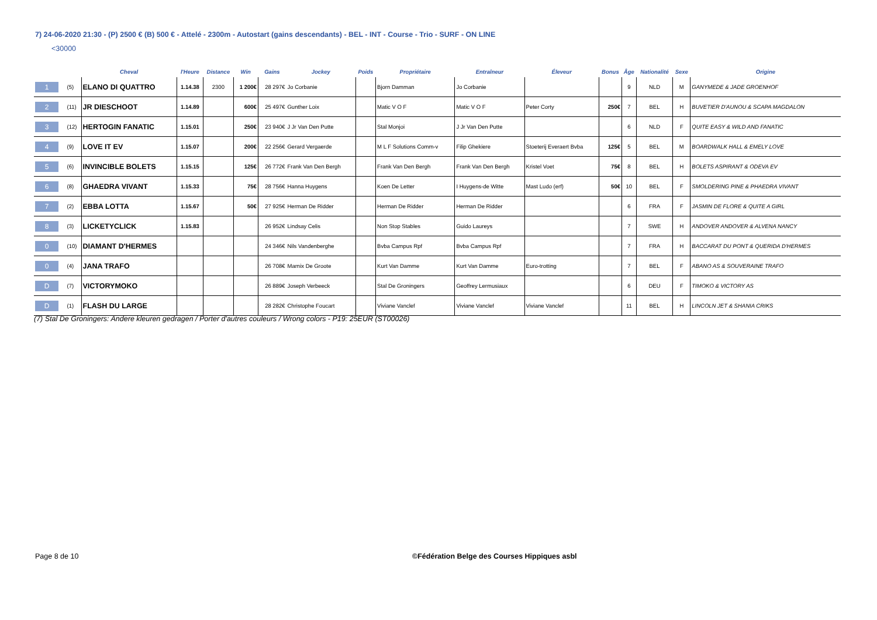7) 24-06-2020 21:30 - (P) 2500 € (B) 500 € - Attelé - 2300m - Autostart (gains descendants) - BEL - INT - Course - Trio - SURF - ON LINE
<30000
| | | Cheval | l'Heure | Distance | Win | Gains | Jockey | Poids | Propriétaire | Entraîneur | Éleveur | Bonus | Âge | Nationalité | Sexe | Origine |
| --- | --- | --- | --- | --- | --- | --- | --- | --- | --- | --- | --- | --- | --- | --- | --- | --- |
| 1 | (5) | ELANO DI QUATTRO | 1.14.38 | 2300 | 1 200€ | 28 297€ | Jo Corbanie | | Bjorn Damman | Jo Corbanie | | | 9 | NLD | M | GANYMEDE & JADE GROENHOF |
| 2 | (11) | JR DIESCHOOT | 1.14.89 | | 600€ | 25 497€ | Gunther Loix | | Matic V O F | Matic V O F | Peter Corty | 250€ | 7 | BEL | H | BUVETIER D'AUNOU & SCAPA MAGDALON |
| 3 | (12) | HERTOGIN FANATIC | 1.15.01 | | 250€ | 23 940€ | J Jr Van Den Putte | | Stal Monjoi | J Jr Van Den Putte | | | 6 | NLD | F | QUITE EASY & WILD AND FANATIC |
| 4 | (9) | LOVE IT EV | 1.15.07 | | 200€ | 22 256€ | Gerard Vergaerde | | M L F Solutions Comm-v | Filip Ghekiere | Stoeterij Everaert Bvba | 125€ | 5 | BEL | M | BOARDWALK HALL & EMELY LOVE |
| 5 | (6) | INVINCIBLE BOLETS | 1.15.15 | | 125€ | 26 772€ | Frank Van Den Bergh | | Frank Van Den Bergh | Frank Van Den Bergh | Kristel Voet | 75€ | 8 | BEL | H | BOLETS ASPIRANT & ODEVA EV |
| 6 | (8) | GHAEDRA VIVANT | 1.15.33 | | 75€ | 28 756€ | Hanna Huygens | | Koen De Letter | I Huygens-de Witte | Mast Ludo (erf) | 50€ | 10 | BEL | F | SMOLDERING PINE & PHAEDRA VIVANT |
| 7 | (2) | EBBA LOTTA | 1.15.67 | | 50€ | 27 925€ | Herman De Ridder | | Herman De Ridder | Herman De Ridder | | | 6 | FRA | F | JASMIN DE FLORE & QUITE A GIRL |
| 8 | (3) | LICKETYCLICK | 1.15.83 | | | 26 952€ | Lindsay Celis | | Non Stop Stables | Guido Laureys | | | 7 | SWE | H | ANDOVER ANDOVER & ALVENA NANCY |
| 0 | (10) | DIAMANT D'HERMES | | | | 24 346€ | Nils Vandenberghe | | Bvba Campus Rpf | Bvba Campus Rpf | | | 7 | FRA | H | BACCARAT DU PONT & QUERIDA D'HERMES |
| 0 | (4) | JANA TRAFO | | | | 26 708€ | Marnix De Groote | | Kurt Van Damme | Kurt Van Damme | Euro-trotting | | 7 | BEL | F | ABANO AS & SOUVERAINE TRAFO |
| D | (7) | VICTORYMOKO | | | | 26 889€ | Joseph Verbeeck | | Stal De Groningers | Geoffrey Lermusiaux | | | 6 | DEU | F | TIMOKO & VICTORY AS |
| D | (1) | FLASH DU LARGE | | | | 28 282€ | Christophe Foucart | | Viviane Vanclef | Viviane Vanclef | Viviane Vanclef | | 11 | BEL | H | LINCOLN JET & SHANIA CRIKS |
(7) Stal De Groningers: Andere kleuren gedragen / Porter d'autres couleurs / Wrong colors - P19: 25EUR (ST00026)
Page 8 de 10
©Fédération Belge des Courses Hippiques asbl